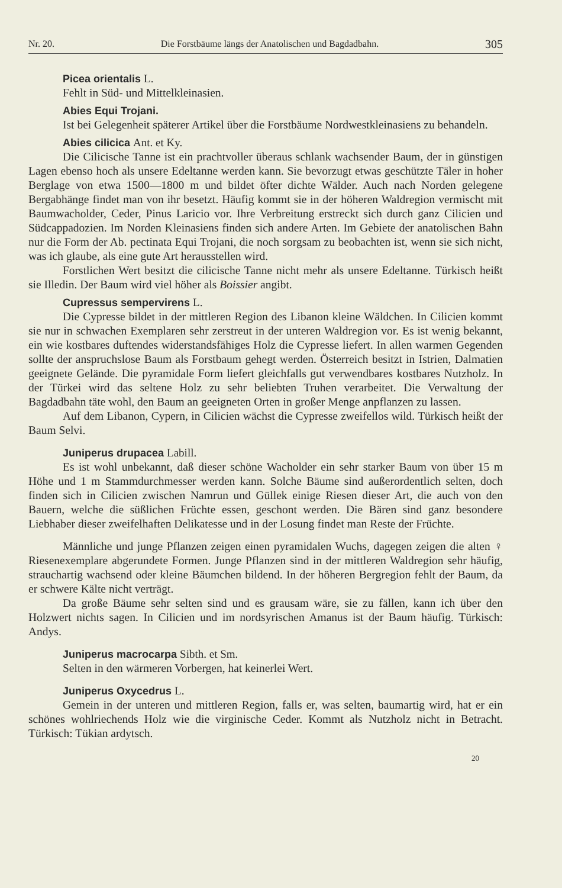Nr. 20. Die Forstbäume längs der Anatolischen und Bagdadbahn. 305
Picea orientalis L.
Fehlt in Süd- und Mittelkleinasien.
Abies Equi Trojani.
Ist bei Gelegenheit späterer Artikel über die Forstbäume Nordwestkleinasiens zu behandeln.
Abies cilicica Ant. et Ky.
Die Cilicische Tanne ist ein prachtvoller überaus schlank wachsender Baum, der in günstigen Lagen ebenso hoch als unsere Edeltanne werden kann. Sie bevorzugt etwas geschützte Täler in hoher Berglage von etwa 1500—1800 m und bildet öfter dichte Wälder. Auch nach Norden gelegene Bergabhänge findet man von ihr besetzt. Häufig kommt sie in der höheren Waldregion vermischt mit Baumwacholder, Ceder, Pinus Laricio vor. Ihre Verbreitung erstreckt sich durch ganz Cilicien und Südcappadozien. Im Norden Kleinasiens finden sich andere Arten. Im Gebiete der anatolischen Bahn nur die Form der Ab. pectinata Equi Trojani, die noch sorgsam zu beobachten ist, wenn sie sich nicht, was ich glaube, als eine gute Art herausstellen wird.
Forstlichen Wert besitzt die cilicische Tanne nicht mehr als unsere Edeltanne. Türkisch heißt sie Illedin. Der Baum wird viel höher als Boissier angibt.
Cupressus sempervirens L.
Die Cypresse bildet in der mittleren Region des Libanon kleine Wäldchen. In Cilicien kommt sie nur in schwachen Exemplaren sehr zerstreut in der unteren Waldregion vor. Es ist wenig bekannt, ein wie kostbares duftendes widerstandsfähiges Holz die Cypresse liefert. In allen warmen Gegenden sollte der anspruchslose Baum als Forstbaum gehegt werden. Österreich besitzt in Istrien, Dalmatien geeignete Gelände. Die pyramidale Form liefert gleichfalls gut verwendbares kostbares Nutzholz. In der Türkei wird das seltene Holz zu sehr beliebten Truhen verarbeitet. Die Verwaltung der Bagdadbahn täte wohl, den Baum an geeigneten Orten in großer Menge anpflanzen zu lassen.
Auf dem Libanon, Cypern, in Cilicien wächst die Cypresse zweifellos wild. Türkisch heißt der Baum Selvi.
Juniperus drupacea Labill.
Es ist wohl unbekannt, daß dieser schöne Wacholder ein sehr starker Baum von über 15 m Höhe und 1 m Stammdurchmesser werden kann. Solche Bäume sind außerordentlich selten, doch finden sich in Cilicien zwischen Namrun und Güllek einige Riesen dieser Art, die auch von den Bauern, welche die süßlichen Früchte essen, geschont werden. Die Bären sind ganz besondere Liebhaber dieser zweifelhaften Delikatesse und in der Losung findet man Reste der Früchte.
Männliche und junge Pflanzen zeigen einen pyramidalen Wuchs, dagegen zeigen die alten ♀ Riesenexemplare abgerundete Formen. Junge Pflanzen sind in der mittleren Waldregion sehr häufig, strauchartig wachsend oder kleine Bäumchen bildend. In der höheren Bergregion fehlt der Baum, da er schwere Kälte nicht verträgt.
Da große Bäume sehr selten sind und es grausam wäre, sie zu fällen, kann ich über den Holzwert nichts sagen. In Cilicien und im nordsyrischen Amanus ist der Baum häufig. Türkisch: Andys.
Juniperus macrocarpa Sibth. et Sm.
Selten in den wärmeren Vorbergen, hat keinerlei Wert.
Juniperus Oxycedrus L.
Gemein in der unteren und mittleren Region, falls er, was selten, baumartig wird, hat er ein schönes wohlriechends Holz wie die virginische Ceder. Kommt als Nutzholz nicht in Betracht. Türkisch: Tükian ardytsch.
20